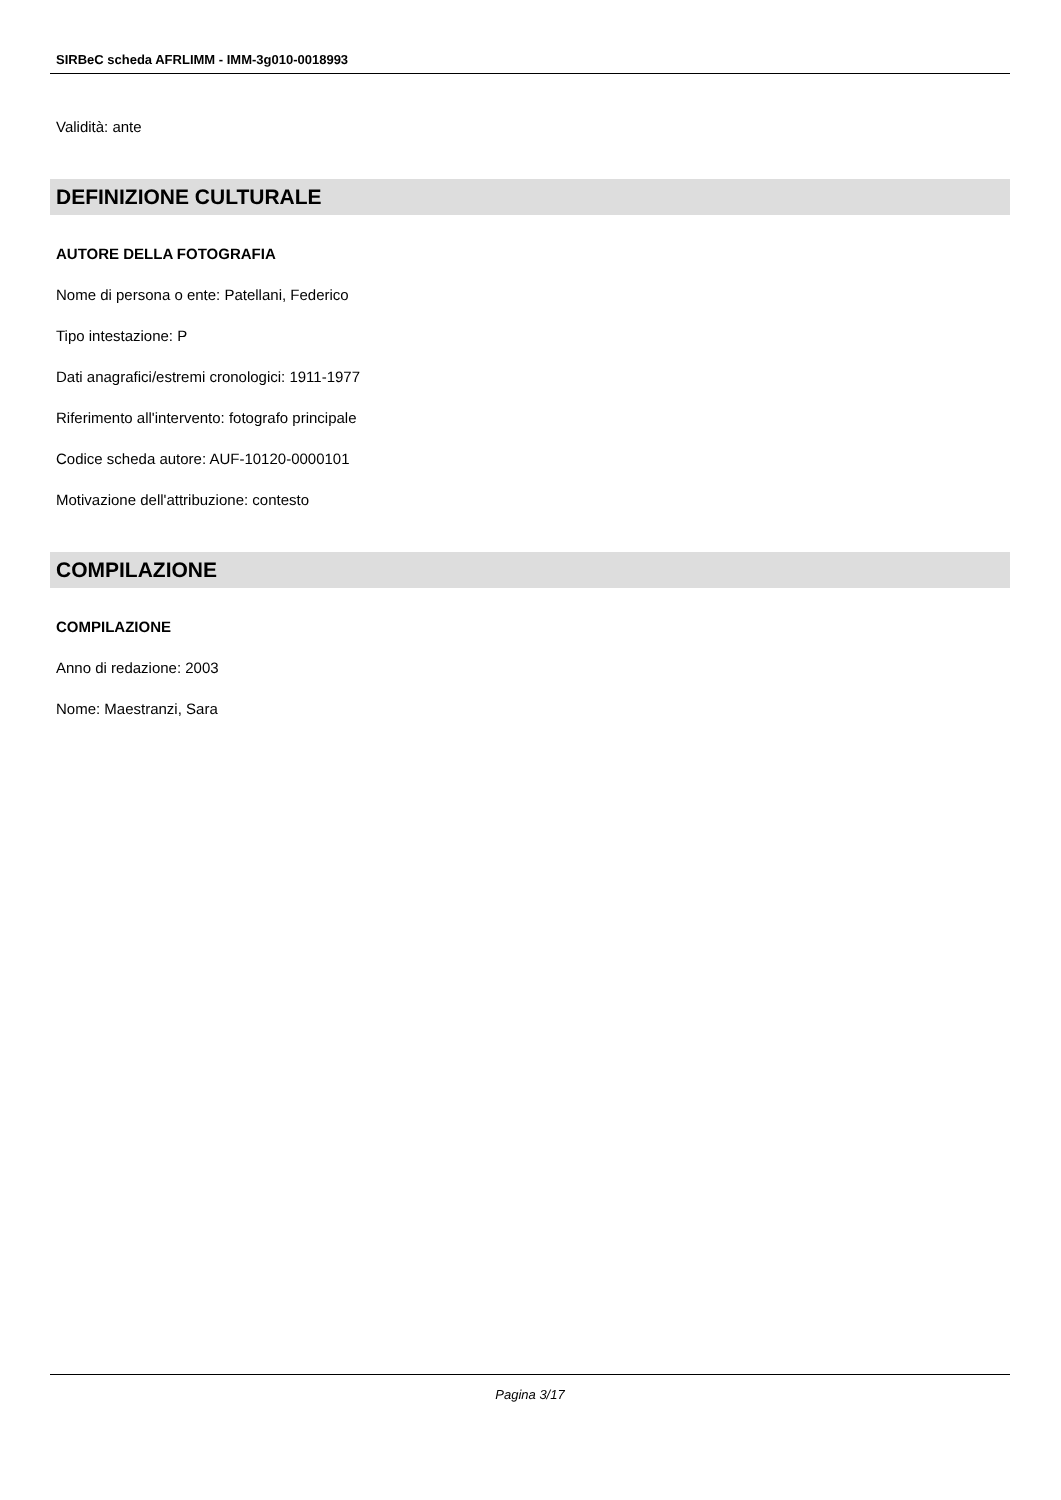SIRBeC scheda AFRLIMM - IMM-3g010-0018993
Validità: ante
DEFINIZIONE CULTURALE
AUTORE DELLA FOTOGRAFIA
Nome di persona o ente: Patellani, Federico
Tipo intestazione: P
Dati anagrafici/estremi cronologici: 1911-1977
Riferimento all'intervento: fotografo principale
Codice scheda autore: AUF-10120-0000101
Motivazione dell'attribuzione: contesto
COMPILAZIONE
COMPILAZIONE
Anno di redazione: 2003
Nome: Maestranzi, Sara
Pagina 3/17